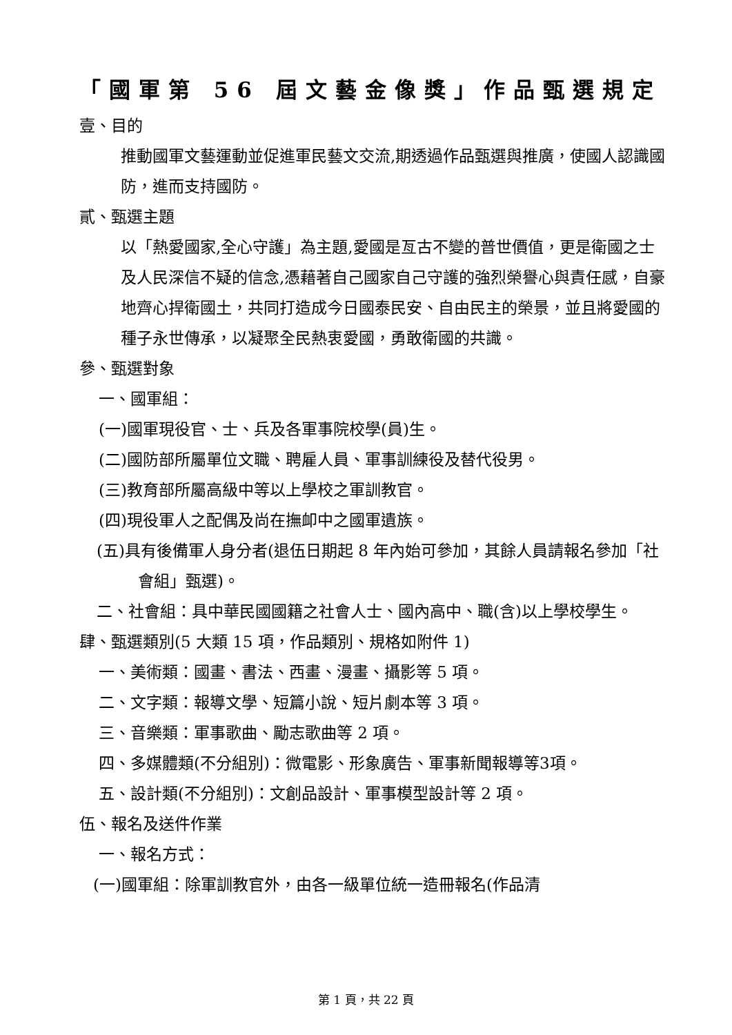「國軍第 56 屆文藝金像獎」作品甄選規定
壹、目的
推動國軍文藝運動並促進軍民藝文交流,期透過作品甄選與推廣，使國人認識國防，進而支持國防。
貳、甄選主題
以「熱愛國家,全心守護」為主題,愛國是亙古不變的普世價值，更是衛國之士及人民深信不疑的信念,憑藉著自己國家自己守護的強烈榮譽心與責任感，自豪地齊心捍衛國土，共同打造成今日國泰民安、自由民主的榮景，並且將愛國的種子永世傳承，以凝聚全民熱衷愛國，勇敢衛國的共識。
參、甄選對象
一、國軍組：
(一)國軍現役官、士、兵及各軍事院校學(員)生。
(二)國防部所屬單位文職、聘雇人員、軍事訓練役及替代役男。
(三)教育部所屬高級中等以上學校之軍訓教官。
(四)現役軍人之配偶及尚在撫卹中之國軍遺族。
(五)具有後備軍人身分者(退伍日期起 8 年內始可參加，其餘人員請報名參加「社會組」甄選)。
二、社會組：具中華民國國籍之社會人士、國內高中、職(含)以上學校學生。
肆、甄選類別(5 大類 15 項，作品類別、規格如附件 1)
一、美術類：國畫、書法、西畫、漫畫、攝影等 5 項。
二、文字類：報導文學、短篇小說、短片劇本等 3 項。
三、音樂類：軍事歌曲、勵志歌曲等 2 項。
四、多媒體類(不分組別)：微電影、形象廣告、軍事新聞報導等3項。
五、設計類(不分組別)：文創品設計、軍事模型設計等 2 項。
伍、報名及送件作業
一、報名方式：
(一)國軍組：除軍訓教官外，由各一級單位統一造冊報名(作品清
第 1 頁，共 22 頁